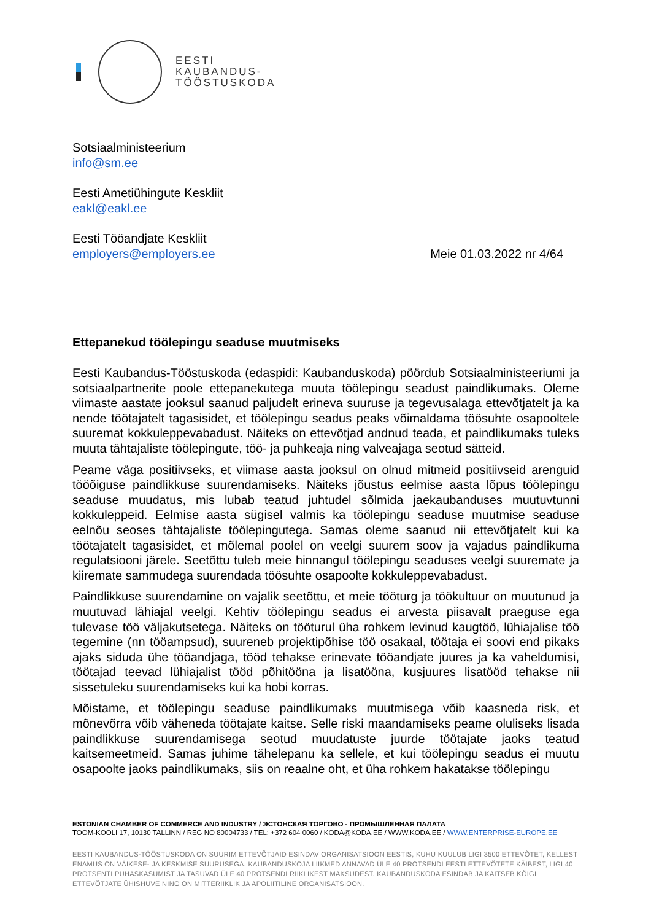EESTI
KAUBANDUS-
TÖÖSTUSKODA
Sotsiaalministeerium
info@sm.ee
Eesti Ametiühingute Keskliit
eakl@eakl.ee
Eesti Tööandjate Keskliit
employers@employers.ee
Meie 01.03.2022 nr 4/64
Ettepanekud töölepingu seaduse muutmiseks
Eesti Kaubandus-Tööstuskoda (edaspidi: Kaubanduskoda) pöördub Sotsiaalministeeriumi ja sotsiaalpartnerite poole ettepanekutega muuta töölepingu seadust paindlikumaks. Oleme viimaste aastate jooksul saanud paljudelt erineva suuruse ja tegevusalaga ettevõtjatelt ja ka nende töötajatelt tagasisidet, et töölepingu seadus peaks võimaldama töösuhte osapooltele suuremat kokkuleppevabadust. Näiteks on ettevõtjad andnud teada, et paindlikumaks tuleks muuta tähtajaliste töölepingute, töö- ja puhkeaja ning valveajaga seotud sätteid.
Peame väga positiivseks, et viimase aasta jooksul on olnud mitmeid positiivseid arenguid tööõiguse paindlikkuse suurendamiseks. Näiteks jõustus eelmise aasta lõpus töölepingu seaduse muudatus, mis lubab teatud juhtudel sõlmida jaekaubanduses muutuvtunni kokkuleppeid. Eelmise aasta sügisel valmis ka töölepingu seaduse muutmise seaduse eelnõu seoses tähtajaliste töölepingutega. Samas oleme saanud nii ettevõtjatelt kui ka töötajatelt tagasisidet, et mõlemal poolel on veelgi suurem soov ja vajadus paindlikuma regulatsiooni järele. Seetõttu tuleb meie hinnangul töölepingu seaduses veelgi suuremate ja kiiremate sammudega suurendada töösuhte osapoolte kokkuleppevabadust.
Paindlikkuse suurendamine on vajalik seetõttu, et meie tööturg ja töökultuur on muutunud ja muutuvad lähiajal veelgi. Kehtiv töölepingu seadus ei arvesta piisavalt praeguse ega tulevase töö väljakutsetega. Näiteks on tööturul üha rohkem levinud kaugtöö, lühiajalise töö tegemine (nn tööampsud), suureneb projektipõhise töö osakaal, töötaja ei soovi end pikaks ajaks siduda ühe tööandjaga, tööd tehakse erinevate tööandjate juures ja ka vaheldumisi, töötajad teevad lühiajalist tööd põhitööna ja lisatööna, kusjuures lisatööd tehakse nii sissetuleku suurendamiseks kui ka hobi korras.
Mõistame, et töölepingu seaduse paindlikumaks muutmisega võib kaasneda risk, et mõnevõrra võib väheneda töötajate kaitse. Selle riski maandamiseks peame oluliseks lisada paindlikkuse suurendamisega seotud muudatuste juurde töötajate jaoks teatud kaitsemeetmeid. Samas juhime tähelepanu ka sellele, et kui töölepingu seadus ei muutu osapoolte jaoks paindlikumaks, siis on reaalne oht, et üha rohkem hakatakse töölepingu
ESTONIAN CHAMBER OF COMMERCE AND INDUSTRY / ЭСТОНСКАЯ ТОРГОВО - ПРОМЫШЛЕННАЯ ПАЛАТА
TOOM-KOOLI 17, 10130 TALLINN / REG NO 80004733 / TEL: +372 604 0060 / KODA@KODA.EE / WWW.KODA.EE / WWW.ENTERPRISE-EUROPE.EE
EESTI KAUBANDUS-TÖÖSTUSKODA ON SUURIM ETTEVÕTJAID ESINDAV ORGANISATSIOON EESTIS, KUHU KUULUB LIGI 3500 ETTEVÕTET, KELLEST ENAMUS ON VÄIKESE- JA KESKMISE SUURUSEGA. KAUBANDUSKOJA LIIKMED ANNAVAD ÜLE 40 PROTSENDI EESTI ETTEVÕTETE KÄIBEST, LIGI 40 PROTSENTI PUHASKASUMIST JA TASUVAD ÜLE 40 PROTSENDI RIIKLIKEST MAKSUDEST. KAUBANDUSKODA ESINDAB JA KAITSEB KÕIGI ETTEVÕTJATE ÜHISHUVE NING ON MITTERIIKLIK JA APOLIITILINE ORGANISATSIOON.